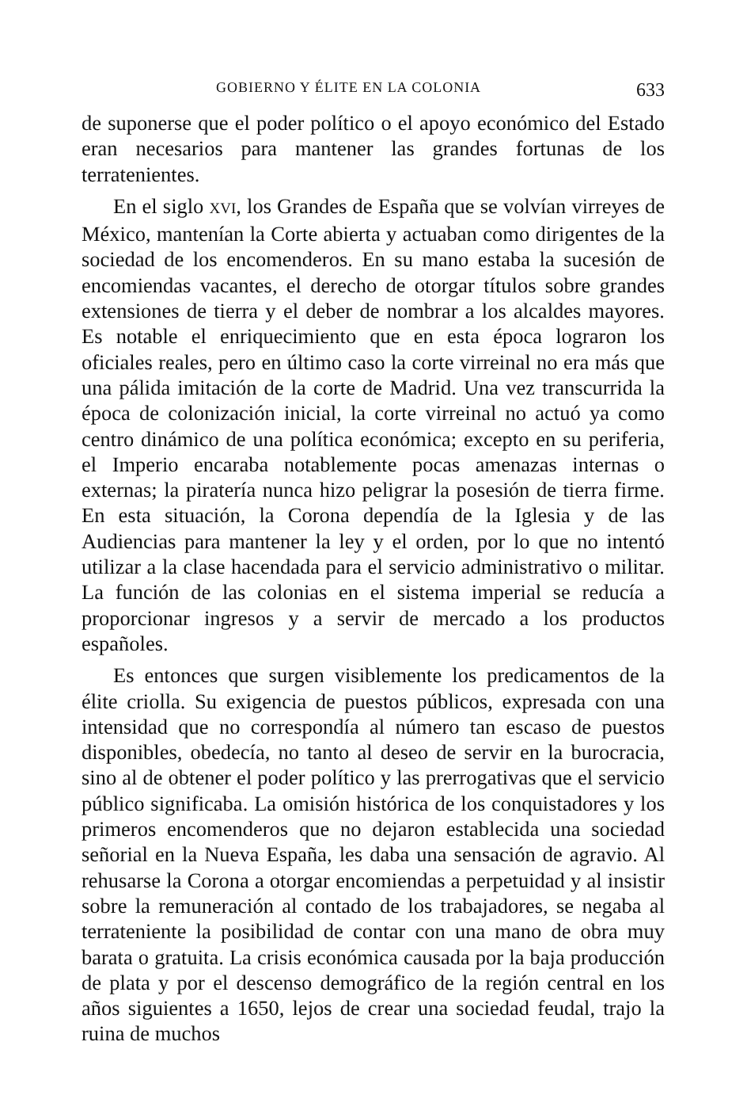GOBIERNO Y ÉLITE EN LA COLONIA 633
de suponerse que el poder político o el apoyo económico del Estado eran necesarios para mantener las grandes fortunas de los terratenientes.
En el siglo XVI, los Grandes de España que se volvían virreyes de México, mantenían la Corte abierta y actuaban como dirigentes de la sociedad de los encomenderos. En su mano estaba la sucesión de encomiendas vacantes, el derecho de otorgar títulos sobre grandes extensiones de tierra y el deber de nombrar a los alcaldes mayores. Es notable el enriquecimiento que en esta época lograron los oficiales reales, pero en último caso la corte virreinal no era más que una pálida imitación de la corte de Madrid. Una vez transcurrida la época de colonización inicial, la corte virreinal no actuó ya como centro dinámico de una política económica; excepto en su periferia, el Imperio encaraba notablemente pocas amenazas internas o externas; la piratería nunca hizo peligrar la posesión de tierra firme. En esta situación, la Corona dependía de la Iglesia y de las Audiencias para mantener la ley y el orden, por lo que no intentó utilizar a la clase hacendada para el servicio administrativo o militar. La función de las colonias en el sistema imperial se reducía a proporcionar ingresos y a servir de mercado a los productos españoles.
Es entonces que surgen visiblemente los predicamentos de la élite criolla. Su exigencia de puestos públicos, expresada con una intensidad que no correspondía al número tan escaso de puestos disponibles, obedecía, no tanto al deseo de servir en la burocracia, sino al de obtener el poder político y las prerrogativas que el servicio público significaba. La omisión histórica de los conquistadores y los primeros encomenderos que no dejaron establecida una sociedad señorial en la Nueva España, les daba una sensación de agravio. Al rehusarse la Corona a otorgar encomiendas a perpetuidad y al insistir sobre la remuneración al contado de los trabajadores, se negaba al terrateniente la posibilidad de contar con una mano de obra muy barata o gratuita. La crisis económica causada por la baja producción de plata y por el descenso demográfico de la región central en los años siguientes a 1650, lejos de crear una sociedad feudal, trajo la ruina de muchos